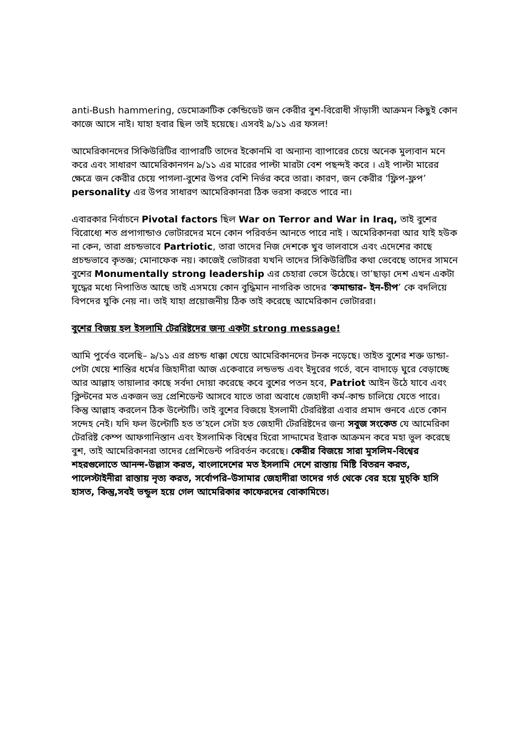anti-Bush hammering, ডেমোক্রাটিক কেন্ডিডেট জন কেরীর বুশ-বিরোধী সাঁড়াসী আক্রমন কিছুই কোন কাজে আসে নাই। যাহা হবার ছিল তাই হয়েছে। এসবই ৯/১১ এর ফসল!
আমেরিকানদের সিকিউরিটির ব্যাপারটি তাদের ইকোনমি বা অন্যান্য ব্যাপারের চেয়ে অনেক মুল্যবান মনে করে এবং সাধারণ আমেরিকানগন ৯/১১ এর মারের পাল্টা মারটা বেশ পছন্দই করে । এই পাল্টা মারের ক্ষেত্রে জন কেরীর চেয়ে পাগলা-বুশের উপর বেশি নির্ভর করে তারা। কারণ, জন কেরীর ‘ফ্লিপ-ফ্লপ’ personality এর উপর সাধারণ আমেরিকানরা ঠিক ভরসা করতে পারে না।
এবারকার নির্বাচনে Pivotal factors ছিল War on Terror and War in Iraq, তাই বুশের বিরোধ্যে শত প্রপাগান্ডাও ভোটারদের মনে কোন পরিবর্তন আনতে পারে নাই । অমেরিকানরা আর যাই হউক না কেন, তারা প্রচন্ডভাবে Partriotic, তারা তাদের নিজ দেশকে খুব ভালবাসে এবং এদেশের কাছে প্রচন্ডভাবে কৃতজ্ঞ; মোনাফেক নয়। কাজেই ভোটাররা যখনি তাদের সিকিউরিটির কথা ভেবেছে তাদের সামনে বুশের Monumentally strong leadership এর চেহারা ভেসে উঠেছে। তা’ছাড়া দেশ এখন একটা যুদ্ধের মধ্যে নিপাতিত আছে তাই এসময়ে কোন বুদ্ধিমান নাগরিক তাদের ‘কমান্ডার- ইন-চীপ’ কে বদলিয়ে বিপদের যুকি নেয় না। তাই যাহা প্রয়োজনীয় ঠিক তাই করেছে আমেরিকান ভোটাররা।
বুশের বিজয় হল ইসলামি টেররিষ্টদের জন্য একটা strong message!
আমি পুর্বেও বলেছি– ৯/১১ এর প্রচন্ড ধাক্কা খেয়ে আমেরিকানদের টনক নড়েছে। তাইত বুশের শক্ত ডান্ডা-পেটা খেয়ে শান্তির ধর্মের জিহাদীরা আজ একেবারে লন্ডভন্ড এবং ইদুরের গর্তে, বনে বাদাড়ে ঘুরে বেড়াচ্ছে আর আল্লাহ তায়ালার কাছে সর্বদা দোয়া করেছে কবে বুশের পতন হবে, Patriot আইন উঠে যাবে এবং ক্লিন্টনের মত একজন ভদ্র প্রেশিডেন্ট আসবে যাতে তারা অবাধে জেহাদী কর্ম-কান্ড চালিয়ে যেতে পারে। কিন্তু আল্লাহ করলেন ঠিক উল্টোটি। তাই বুশের বিজয়ে ইসলামী টেররিষ্টরা এবার প্রমাদ গুনবে এতে কোন সন্দেহ নেই। যদি ফল উল্টোটি হত ত’হলে সেটা হত জেহাদী টেররিষ্টদের জন্য সবুজ সংকেত যে আমেরিকা টেররিষ্ট কেম্প আফগানিস্তান এবং ইসলামিক বিশ্বের হিরো সাদ্দামের ইরাক আক্রমন করে মহা ভুল করেছে বুশ, তাই আমেরিকানরা তাদের প্রেশিডেন্ট পরিবর্তন করেছে। কেরীর বিজয়ে সারা মুসলিম-বিশ্বের শহরগুলোতে আনন্দ-উল্লাস করত, বাংলাদেশের মত ইসলামি দেশে রাস্তায় মিষ্টি বিতরন করত, পালেস্টাইনীরা রাস্তায় নৃত্য করত, সর্বোপরি–উসামার জেহাদীরা তাদের গর্ত থেকে বের হয়ে মুচ্কি হাসি হাসত, কিন্তু,সবই ভন্ডুল হয়ে গেল আমেরিকার কাফেরদের বোকামিতে।